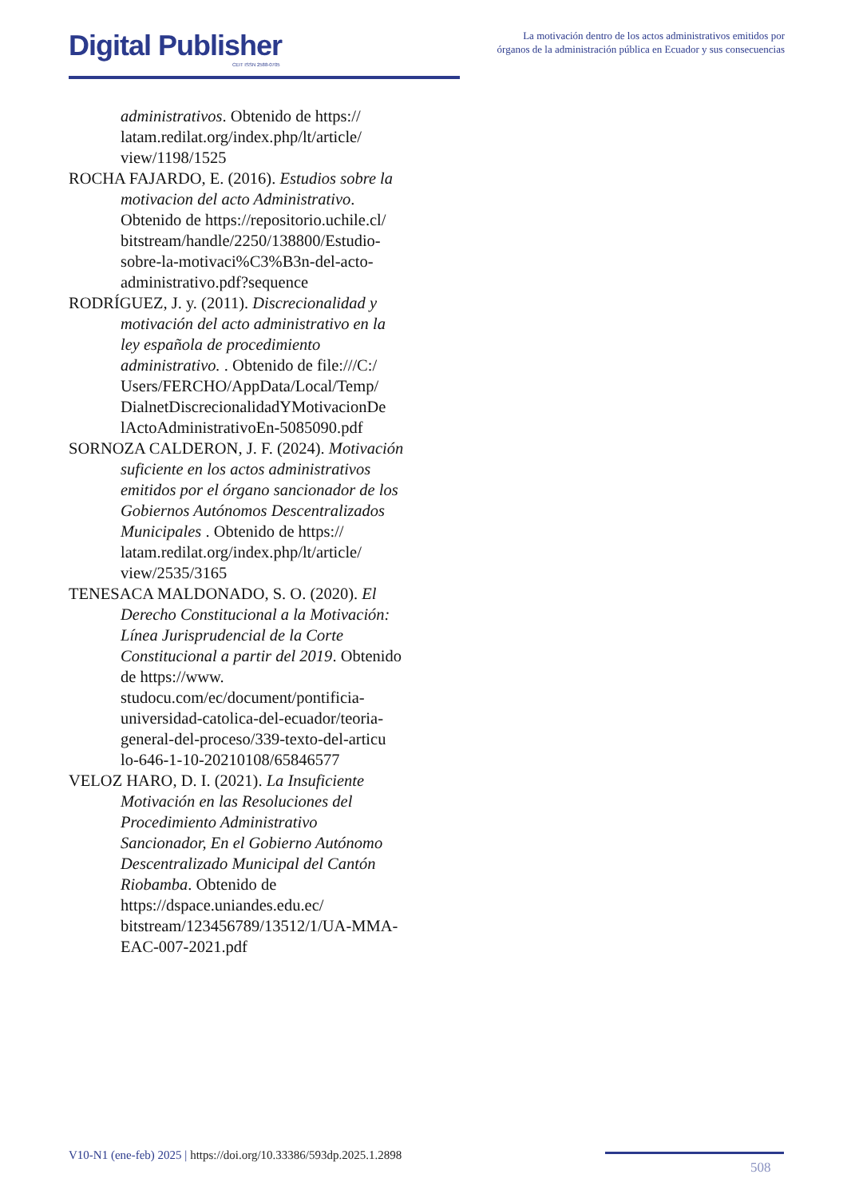Digital Publisher
CEIT ISSN 2588-0705
La motivación dentro de los actos administrativos emitidos por órganos de la administración pública en Ecuador y sus consecuencias
administrativos. Obtenido de https:// latam.redilat.org/index.php/lt/article/ view/1198/1525
ROCHA FAJARDO, E. (2016). Estudios sobre la motivacion del acto Administrativo. Obtenido de https://repositorio.uchile.cl/ bitstream/handle/2250/138800/Estudio-sobre-la-motivaci%C3%B3n-del-acto-administrativo.pdf?sequence
RODRÍGUEZ, J. y. (2011). Discrecionalidad y motivación del acto administrativo en la ley española de procedimiento administrativo. . Obtenido de file:///C:/ Users/FERCHO/AppData/Local/Temp/ DialnetDiscrecionalidadYMotivacionDe lActoAdministrativoEn-5085090.pdf
SORNOZA CALDERON, J. F. (2024). Motivación suficiente en los actos administrativos emitidos por el órgano sancionador de los Gobiernos Autónomos Descentralizados Municipales . Obtenido de https:// latam.redilat.org/index.php/lt/article/ view/2535/3165
TENESACA MALDONADO, S. O. (2020). El Derecho Constitucional a la Motivación: Línea Jurisprudencial de la Corte Constitucional a partir del 2019. Obtenido de https://www. studocu.com/ec/document/pontificia-universidad-catolica-del-ecuador/teoria-general-del-proceso/339-texto-del-articu lo-646-1-10-20210108/65846577
VELOZ HARO, D. I. (2021). La Insuficiente Motivación en las Resoluciones del Procedimiento Administrativo Sancionador, En el Gobierno Autónomo Descentralizado Municipal del Cantón Riobamba. Obtenido de https://dspace.uniandes.edu.ec/ bitstream/123456789/13512/1/UA-MMA-EAC-007-2021.pdf
V10-N1 (ene-feb) 2025 | https://doi.org/10.33386/593dp.2025.1.2898
508